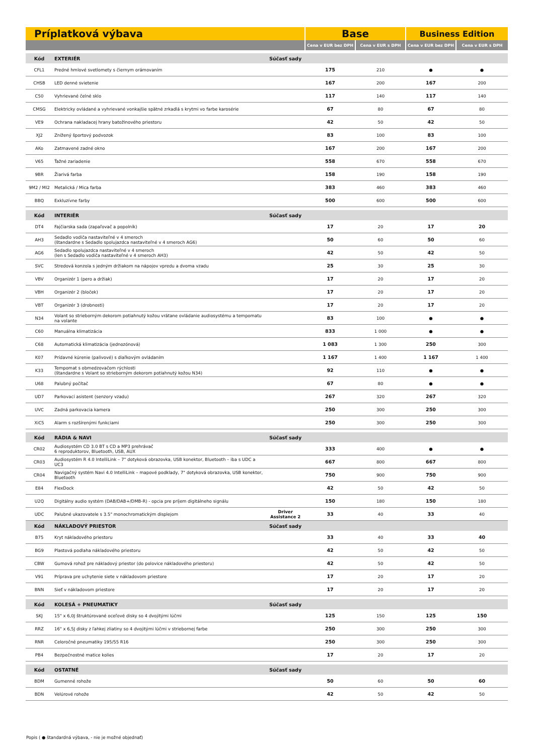| Príplatková výbava | | | Base | | Business Edition | |
| --- | --- | --- | --- | --- | --- | --- |
| | | | Cena v EUR bez DPH | Cena v EUR s DPH | Cena v EUR bez DPH | Cena v EUR s DPH |
| Kód | EXTERIÉR | Súčasť sady | | | | |
| CFL1 | Predné hmlové svetlomety s čiernym orámovaním | | 175 | 210 | ● | ● |
| CHSB | LED denné svietenie | | 167 | 200 | 167 | 200 |
| C50 | Vyhrievané čelné sklo | | 117 | 140 | 117 | 140 |
| CMSG | Elektricky ovládané a vyhrievané vonkajšie spätné zrkadlá s krytmi vo farbe karosérie | | 67 | 80 | 67 | 80 |
| VE9 | Ochrana nakladacej hrany batožinového priestoru | | 42 | 50 | 42 | 50 |
| XJ2 | Znížený športový podvozok | | 83 | 100 | 83 | 100 |
| AKo | Zatmavené zadné okno | | 167 | 200 | 167 | 200 |
| V65 | Ťažné zariadenie | | 558 | 670 | 558 | 670 |
| 9BR | Žiarivá farba | | 158 | 190 | 158 | 190 |
| 9M2 / MI2 | Metalická / Mica farba | | 383 | 460 | 383 | 460 |
| BBQ | Exkluzívne farby | | 500 | 600 | 500 | 600 |
| Kód | INTERIÉR | Súčasť sady | | | | |
| DT4 | Fajčiarska sada (zapaľovač a popolník) | | 17 | 20 | 17 | 20 |
| AH3 | Sedadlo vodiča nastaviteľné v 4 smeroch (štandardne s Sedadlo spolujazdca nastaviteľné v 4 smeroch AG6) | | 50 | 60 | 50 | 60 |
| AG6 | Sedadlo spolujazdca nastaviteľné v 4 smeroch (len s Sedadlo vodiča nastaviteľné v 4 smeroch AH3) | | 42 | 50 | 42 | 50 |
| SVC | Stredová konzola s jedným držiakom na nápojov vpredu a dvoma vzadu | | 25 | 30 | 25 | 30 |
| VBV | Organizér 1 (pero a držiak) | | 17 | 20 | 17 | 20 |
| VBH | Organizér 2 (bloček) | | 17 | 20 | 17 | 20 |
| VBT | Organizér 3 (drobnosti) | | 17 | 20 | 17 | 20 |
| N34 | Volant so strieborným dekorom potiahnutý kožou vrátane ovládanie audiosystému a tempomatu na volante | | 83 | 100 | ● | ● |
| C60 | Manuálna klimatizácia | | 833 | 1 000 | ● | ● |
| C68 | Automatická klimatizácia (jednozónová) | | 1 083 | 1 300 | 250 | 300 |
| K07 | Prídavné kúrenie (palivové) s diaľkovým ovládaním | | 1 167 | 1 400 | 1 167 | 1 400 |
| K33 | Tempomat s obmedzovačom rýchlosti (štandardne s Volant so strieborným dekorom potiahnutý kožou N34) | | 92 | 110 | ● | ● |
| U68 | Palubný počítač | | 67 | 80 | ● | ● |
| UD7 | Parkovací asistent (senzory vzadu) | | 267 | 320 | 267 | 320 |
| UVC | Zadná parkovacia kamera | | 250 | 300 | 250 | 300 |
| XiC5 | Alarm s rozšírenými funkciami | | 250 | 300 | 250 | 300 |
| Kód | RÁDIA & NAVI | Súčasť sady | | | | |
| CR02 | Audiosystém CD 3.0 BT s CD a MP3 prehrávač 6 reproduktorov, Bluetooth, USB, AUX | | 333 | 400 | ● | ● |
| CR03 | Audiosystém R 4.0 IntelliLink – 7" dotyková obrazovka, USB konektor, Bluetooth – iba s UDC a UC3 | | 667 | 800 | 667 | 800 |
| CR04 | Navigačný systém Navi 4.0 IntelliLink – mapové podklady, 7" dotyková obrazovka, USB konektor, Bluetooth | | 750 | 900 | 750 | 900 |
| E84 | FlexDock | | 42 | 50 | 42 | 50 |
| U2Q | Digitálny audio systém (DAB/DAB+/DMB-R) - opcia pre príjem digitálneho signálu | | 150 | 180 | 150 | 180 |
| UDC | Palubné ukazovatele s 3.5" monochromatickým displejom | Driver Assistance 2 | 33 | 40 | 33 | 40 |
| Kód | NÁKLADOVÝ PRIESTOR | Súčasť sady | | | | |
| B75 | Kryt nákladového priestoru | | 33 | 40 | 33 | 40 |
| BG9 | Plastová podlaha nákladového priestoru | | 42 | 50 | 42 | 50 |
| CBW | Gumová rohož pre nákladový priestor (do polovice nákladového priestoru) | | 42 | 50 | 42 | 50 |
| V91 | Príprava pre uchytenie siete v nákladovom priestore | | 17 | 20 | 17 | 20 |
| BNN | Sieť v nákladovom priestore | | 17 | 20 | 17 | 20 |
| Kód | KOLESÁ + PNEUMATIKY | Súčasť sady | | | | |
| SKJ | 15" x 6,0J štruktúrované oceľové disky so 4 dvojitými lúčmi | | 125 | 150 | 125 | 150 |
| RRZ | 16" x 6,5J disky z ľahkej zliatiny so 4 dvojitými lúčmi v striebornej farbe | | 250 | 300 | 250 | 300 |
| RNR | Celoročné pneumatiky 195/55 R16 | | 250 | 300 | 250 | 300 |
| PB4 | Bezpečnostné matice kolies | | 17 | 20 | 17 | 20 |
| Kód | OSTATNÉ | Súčasť sady | | | | |
| BDM | Gumenné rohože | | 50 | 60 | 50 | 60 |
| BDN | Velúrové rohože | | 42 | 50 | 42 | 50 |
Popis ( ● štandardná výbava, - nie je možné objednať)